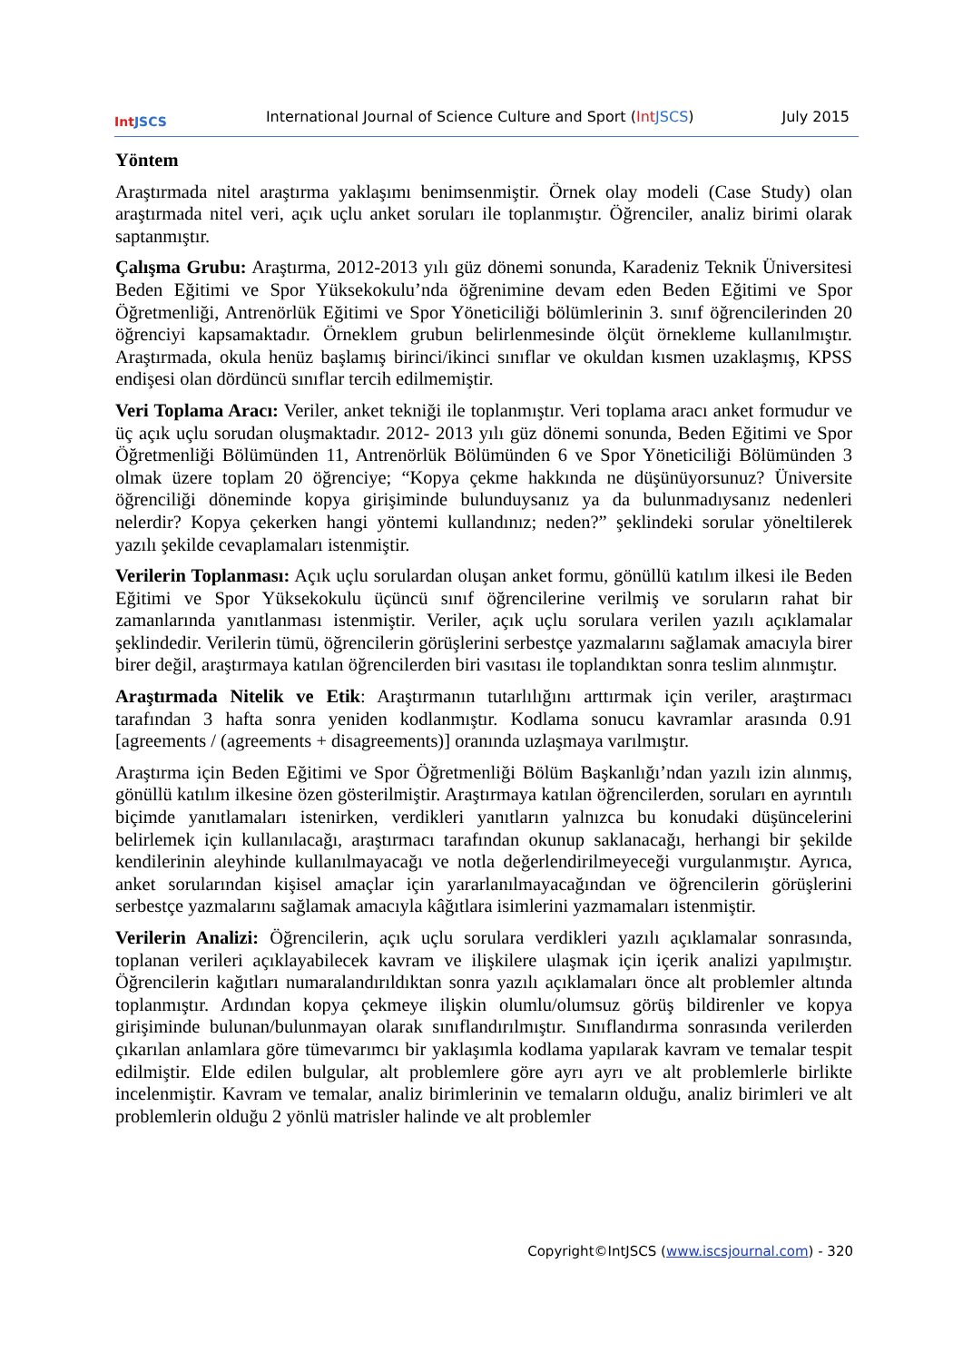Int JSCS
International Journal of Science Culture and Sport (Int JSCS)
July 2015
Yöntem
Araştırmada nitel araştırma yaklaşımı benimsenmiştir. Örnek olay modeli (Case Study) olan araştırmada nitel veri, açık uçlu anket soruları ile toplanmıştır. Öğrenciler, analiz birimi olarak saptanmıştır.
Çalışma Grubu: Araştırma, 2012-2013 yılı güz dönemi sonunda, Karadeniz Teknik Üniversitesi Beden Eğitimi ve Spor Yüksekokulu’nda öğrenimine devam eden Beden Eğitimi ve Spor Öğretmenliği, Antrenörlük Eğitimi ve Spor Yöneticiliği bölümlerinin 3. sınıf öğrencilerinden 20 öğrenciyi kapsamaktadır. Örneklem grubun belirlenmesinde ölçüt örnekleme kullanılmıştır. Araştırmada, okula henüz başlamış birinci/ikinci sınıflar ve okuldan kısmen uzaklaşmış, KPSS endişesi olan dördüncü sınıflar tercih edilmemiştir.
Veri Toplama Aracı: Veriler, anket tekniği ile toplanmıştır. Veri toplama aracı anket formudur ve üç açık uçlu sorudan oluşmaktadır. 2012- 2013 yılı güz dönemi sonunda, Beden Eğitimi ve Spor Öğretmenliği Bölümünden 11, Antrenörlük Bölümünden 6 ve Spor Yöneticiliği Bölümünden 3 olmak üzere toplam 20 öğrenciye; “Kopya çekme hakkında ne düşünüyorsunuz? Üniversite öğrenciliği döneminde kopya girişiminde bulunduysanız ya da bulunmadıysanız nedenleri nelerdir? Kopya çekerken hangi yöntemi kullandınız; neden?” şeklindeki sorular yöneltilerek yazılı şekilde cevaplamaları istenmiştir.
Verilerin Toplanması: Açık uçlu sorulardan oluşan anket formu, gönüllü katılım ilkesi ile Beden Eğitimi ve Spor Yüksekokulu üçüncü sınıf öğrencilerine verilmiş ve soruların rahat bir zamanlarında yanıtlanması istenmiştir. Veriler, açık uçlu sorulara verilen yazılı açıklamalar şeklindedir. Verilerin tümü, öğrencilerin görüşlerini serbestçe yazmalarını sağlamak amacıyla birer birer değil, araştırmaya katılan öğrencilerden biri vasıtası ile toplandıktan sonra teslim alınmıştır.
Araştırmada Nitelik ve Etik: Araştırmanın tutarlılığını arttırmak için veriler, araştırmacı tarafından 3 hafta sonra yeniden kodlanmıştır. Kodlama sonucu kavramlar arasında 0.91 [agreements / (agreements + disagreements)] oranında uzlaşmaya varılmıştır.
Araştırma için Beden Eğitimi ve Spor Öğretmenliği Bölüm Başkanlığı’ndan yazılı izin alınmış, gönüllü katılım ilkesine özen gösterilmiştir. Araştırmaya katılan öğrencilerden, soruları en ayrıntılı biçimde yanıtlamaları istenirken, verdikleri yanıtların yalnızca bu konudaki düşüncelerini belirlemek için kullanılacağı, araştırmacı tarafından okunup saklanacağı, herhangi bir şekilde kendilerinin aleyhinde kullanılmayacağı ve notla değerlendirilmeyeceği vurgulanmıştır. Ayrıca, anket sorularından kişisel amaçlar için yararlanılmayacağından ve öğrencilerin görüşlerini serbestçe yazmalarını sağlamak amacıyla kâğıtlara isimlerini yazmamaları istenmiştir.
Verilerin Analizi: Öğrencilerin, açık uçlu sorulara verdikleri yazılı açıklamalar sonrasında, toplanan verileri açıklayabilecek kavram ve ilişkilere ulaşmak için içerik analizi yapılmıştır. Öğrencilerin kağıtları numaralandırıldıktan sonra yazılı açıklamaları önce alt problemler altında toplanmıştır. Ardından kopya çekmeye ilişkin olumlu/olumsuz görüş bildirenler ve kopya girişiminde bulunan/bulunmayan olarak sınıflandırılmıştır. Sınıflandırma sonrasında verilerden çıkarılan anlamlara göre tümevarımcı bir yaklaşımla kodlama yapılarak kavram ve temalar tespit edilmiştir. Elde edilen bulgular, alt problemlere göre ayrı ayrı ve alt problemlerle birlikte incelenmiştir. Kavram ve temalar, analiz birimlerinin ve temaların olduğu, analiz birimleri ve alt problemlerin olduğu 2 yönlü matrisler halinde ve alt problemler
Copyright©IntJSCS (www.iscsjournal.com) - 320